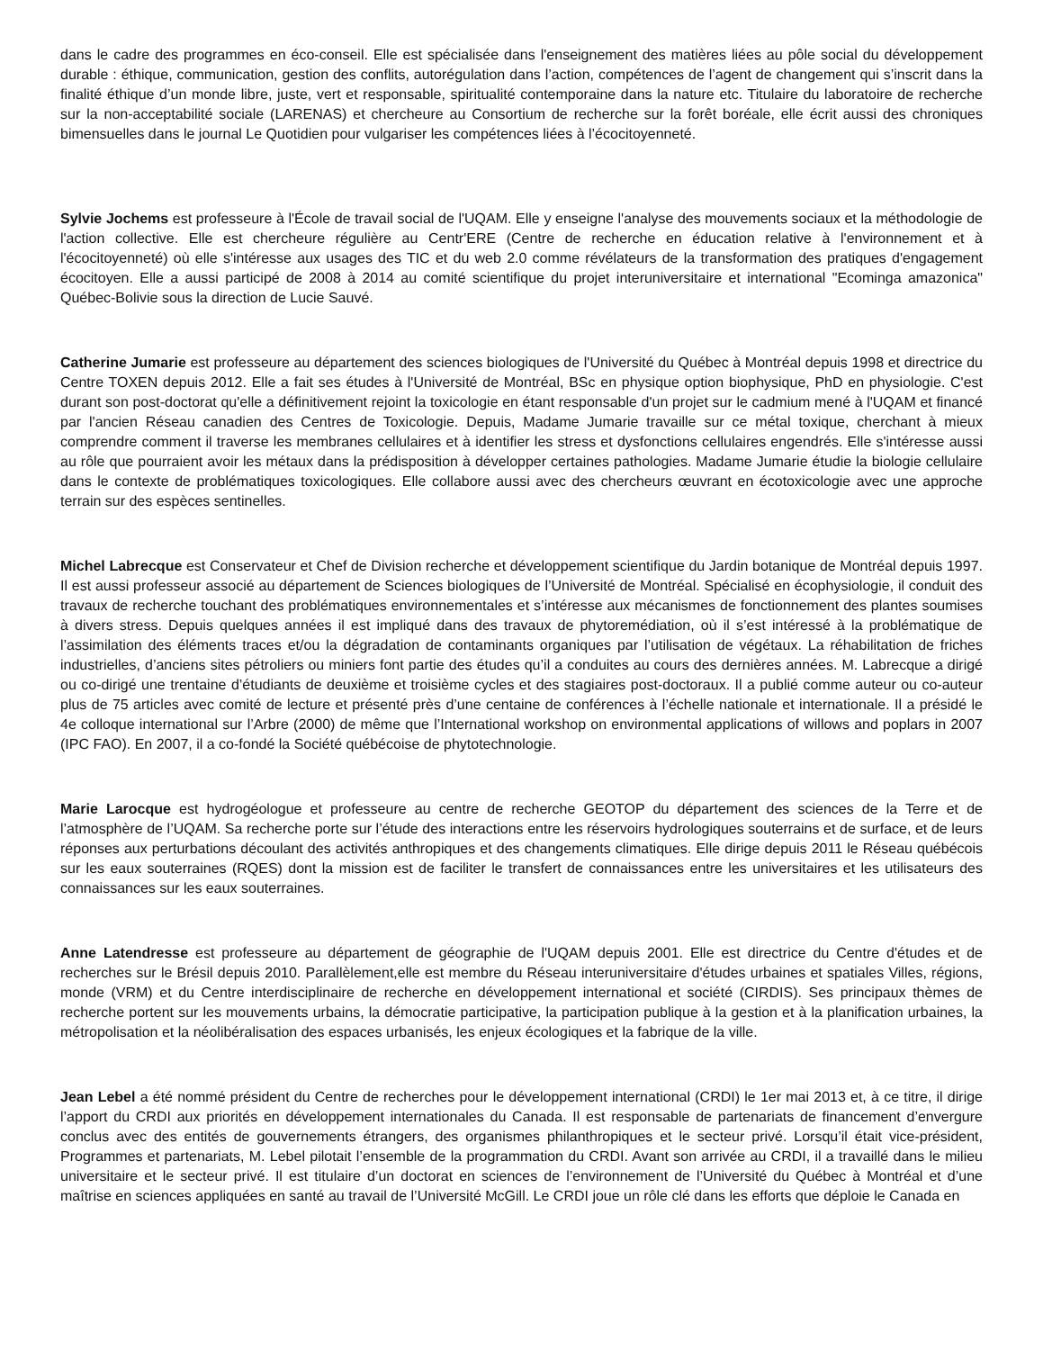dans le cadre des programmes en éco-conseil. Elle est spécialisée dans l'enseignement des matières liées au pôle social du développement durable : éthique, communication, gestion des conflits, autorégulation dans l’action, compétences de l’agent de changement qui s’inscrit dans la finalité éthique d’un monde libre, juste, vert et responsable, spiritualité contemporaine dans la nature etc. Titulaire du laboratoire de recherche sur la non-acceptabilité sociale (LARENAS) et chercheure au Consortium de recherche sur la forêt boréale, elle écrit aussi des chroniques bimensuelles dans le journal Le Quotidien pour vulgariser les compétences liées à l’écocitoyenneté.
Sylvie Jochems est professeure à l'École de travail social de l'UQAM. Elle y enseigne l'analyse des mouvements sociaux et la méthodologie de l'action collective. Elle est chercheure régulière au Centr'ERE (Centre de recherche en éducation relative à l'environnement et à l'écocitoyenneté) où elle s'intéresse aux usages des TIC et du web 2.0 comme révélateurs de la transformation des pratiques d'engagement écocitoyen. Elle a aussi participé de 2008 à 2014 au comité scientifique du projet interuniversitaire et international "Ecominga amazonica" Québec-Bolivie sous la direction de Lucie Sauvé.
Catherine Jumarie est professeure au département des sciences biologiques de l'Université du Québec à Montréal depuis 1998 et directrice du Centre TOXEN depuis 2012. Elle a fait ses études à l'Université de Montréal, BSc en physique option biophysique, PhD en physiologie. C'est durant son post-doctorat qu'elle a définitivement rejoint la toxicologie en étant responsable d'un projet sur le cadmium mené à l'UQAM et financé par l'ancien Réseau canadien des Centres de Toxicologie. Depuis, Madame Jumarie travaille sur ce métal toxique, cherchant à mieux comprendre comment il traverse les membranes cellulaires et à identifier les stress et dysfonctions cellulaires engendrés. Elle s'intéresse aussi au rôle que pourraient avoir les métaux dans la prédisposition à développer certaines pathologies. Madame Jumarie étudie la biologie cellulaire dans le contexte de problématiques toxicologiques. Elle collabore aussi avec des chercheurs œuvrant en écotoxicologie avec une approche terrain sur des espèces sentinelles.
Michel Labrecque est Conservateur et Chef de Division recherche et développement scientifique du Jardin botanique de Montréal depuis 1997. Il est aussi professeur associé au département de Sciences biologiques de l’Université de Montréal. Spécialisé en écophysiologie, il conduit des travaux de recherche touchant des problématiques environnementales et s’intéresse aux mécanismes de fonctionnement des plantes soumises à divers stress. Depuis quelques années il est impliqué dans des travaux de phytoremédiation, où il s’est intéressé à la problématique de l’assimilation des éléments traces et/ou la dégradation de contaminants organiques par l’utilisation de végétaux. La réhabilitation de friches industrielles, d’anciens sites pétroliers ou miniers font partie des études qu’il a conduites au cours des dernières années. M. Labrecque a dirigé ou co-dirigé une trentaine d’étudiants de deuxième et troisième cycles et des stagiaires post-doctoraux. Il a publié comme auteur ou co-auteur plus de 75 articles avec comité de lecture et présenté près d’une centaine de conférences à l’échelle nationale et internationale. Il a présidé le 4e colloque international sur l’Arbre (2000) de même que l’International workshop on environmental applications of willows and poplars in 2007 (IPC FAO). En 2007, il a co-fondé la Société québécoise de phytotechnologie.
Marie Larocque est hydrogéologue et professeure au centre de recherche GEOTOP du département des sciences de la Terre et de l’atmosphère de l’UQAM. Sa recherche porte sur l’étude des interactions entre les réservoirs hydrologiques souterrains et de surface, et de leurs réponses aux perturbations découlant des activités anthropiques et des changements climatiques. Elle dirige depuis 2011 le Réseau québécois sur les eaux souterraines (RQES) dont la mission est de faciliter le transfert de connaissances entre les universitaires et les utilisateurs des connaissances sur les eaux souterraines.
Anne Latendresse est professeure au département de géographie de l'UQAM depuis 2001. Elle est directrice du Centre d'études et de recherches sur le Brésil depuis 2010. Parallèlement,elle est membre du Réseau interuniversitaire d'études urbaines et spatiales Villes, régions, monde (VRM) et du Centre interdisciplinaire de recherche en développement international et société (CIRDIS). Ses principaux thèmes de recherche portent sur les mouvements urbains, la démocratie participative, la participation publique à la gestion et à la planification urbaines, la métropolisation et la néolibéralisation des espaces urbanisés, les enjeux écologiques et la fabrique de la ville.
Jean Lebel a été nommé président du Centre de recherches pour le développement international (CRDI) le 1er mai 2013 et, à ce titre, il dirige l’apport du CRDI aux priorités en développement internationales du Canada. Il est responsable de partenariats de financement d’envergure conclus avec des entités de gouvernements étrangers, des organismes philanthropiques et le secteur privé. Lorsqu’il était vice-président, Programmes et partenariats, M. Lebel pilotait l’ensemble de la programmation du CRDI. Avant son arrivée au CRDI, il a travaillé dans le milieu universitaire et le secteur privé. Il est titulaire d’un doctorat en sciences de l’environnement de l’Université du Québec à Montréal et d’une maîtrise en sciences appliquées en santé au travail de l’Université McGill. Le CRDI joue un rôle clé dans les efforts que déploie le Canada en